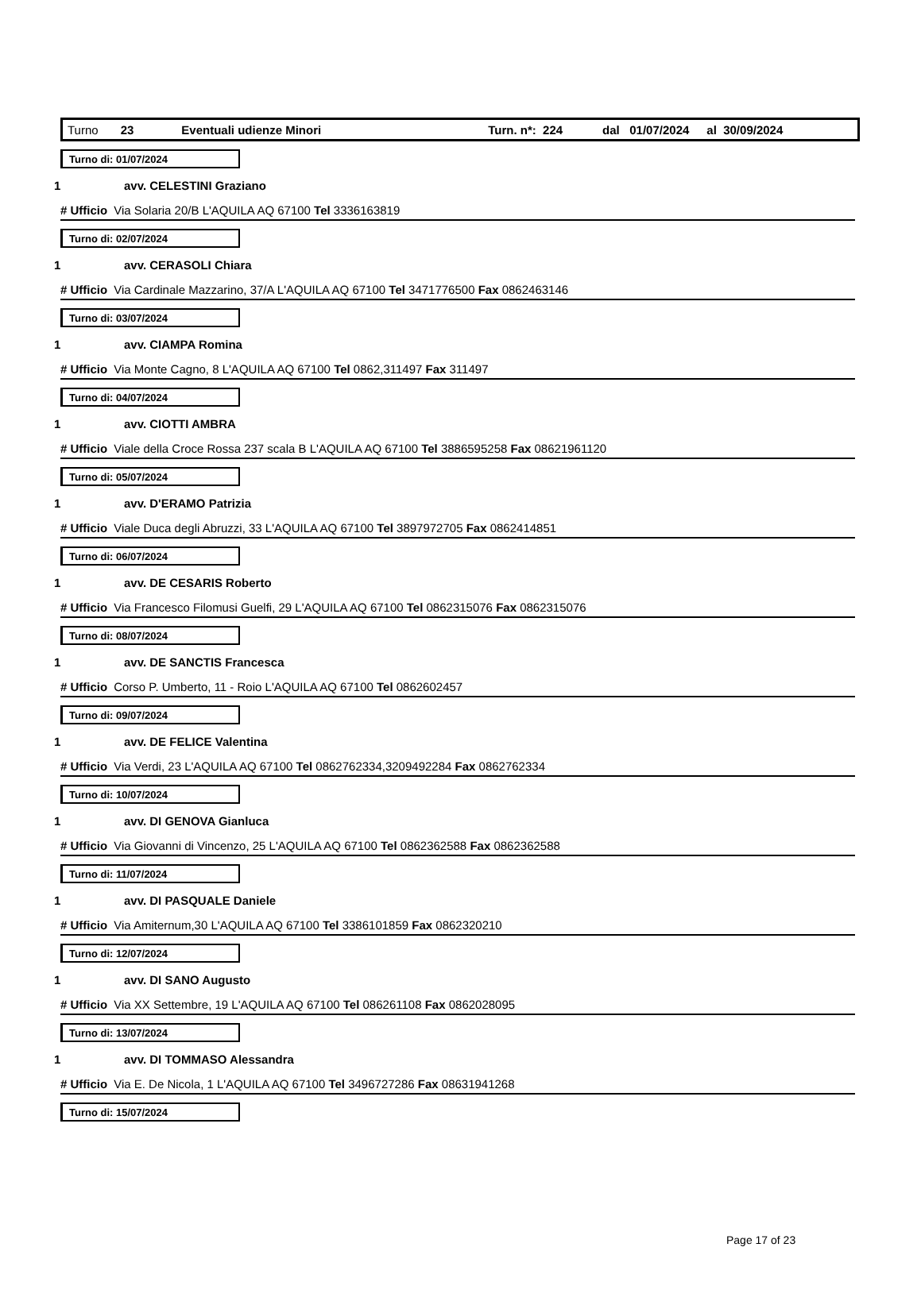Turno 23 Eventuali udienze Minori Turn. n*: 224 dal 01/07/2024 al 30/09/2024
Turno di: 01/07/2024
1 avv. CELESTINI Graziano
# Ufficio Via Solaria 20/B L'AQUILA AQ 67100 Tel 3336163819
Turno di: 02/07/2024
1 avv. CERASOLI Chiara
# Ufficio Via Cardinale Mazzarino, 37/A L'AQUILA AQ 67100 Tel 3471776500 Fax 0862463146
Turno di: 03/07/2024
1 avv. CIAMPA Romina
# Ufficio Via Monte Cagno, 8 L'AQUILA AQ 67100 Tel 0862,311497 Fax 311497
Turno di: 04/07/2024
1 avv. CIOTTI AMBRA
# Ufficio Viale della Croce Rossa 237 scala B L'AQUILA AQ 67100 Tel 3886595258 Fax 08621961120
Turno di: 05/07/2024
1 avv. D'ERAMO Patrizia
# Ufficio Viale Duca degli Abruzzi, 33 L'AQUILA AQ 67100 Tel 3897972705 Fax 0862414851
Turno di: 06/07/2024
1 avv. DE CESARIS Roberto
# Ufficio Via Francesco Filomusi Guelfi, 29 L'AQUILA AQ 67100 Tel 0862315076 Fax 0862315076
Turno di: 08/07/2024
1 avv. DE SANCTIS Francesca
# Ufficio Corso P. Umberto, 11 - Roio L'AQUILA AQ 67100 Tel 0862602457
Turno di: 09/07/2024
1 avv. DE FELICE Valentina
# Ufficio Via Verdi, 23 L'AQUILA AQ 67100 Tel 0862762334,3209492284 Fax 0862762334
Turno di: 10/07/2024
1 avv. DI GENOVA Gianluca
# Ufficio Via Giovanni di Vincenzo, 25 L'AQUILA AQ 67100 Tel 0862362588 Fax 0862362588
Turno di: 11/07/2024
1 avv. DI PASQUALE Daniele
# Ufficio Via Amiternum,30 L'AQUILA AQ 67100 Tel 3386101859 Fax 0862320210
Turno di: 12/07/2024
1 avv. DI SANO Augusto
# Ufficio Via XX Settembre, 19 L'AQUILA AQ 67100 Tel 086261108 Fax 0862028095
Turno di: 13/07/2024
1 avv. DI TOMMASO Alessandra
# Ufficio Via E. De Nicola, 1 L'AQUILA AQ 67100 Tel 3496727286 Fax 08631941268
Turno di: 15/07/2024
Page 17 of 23